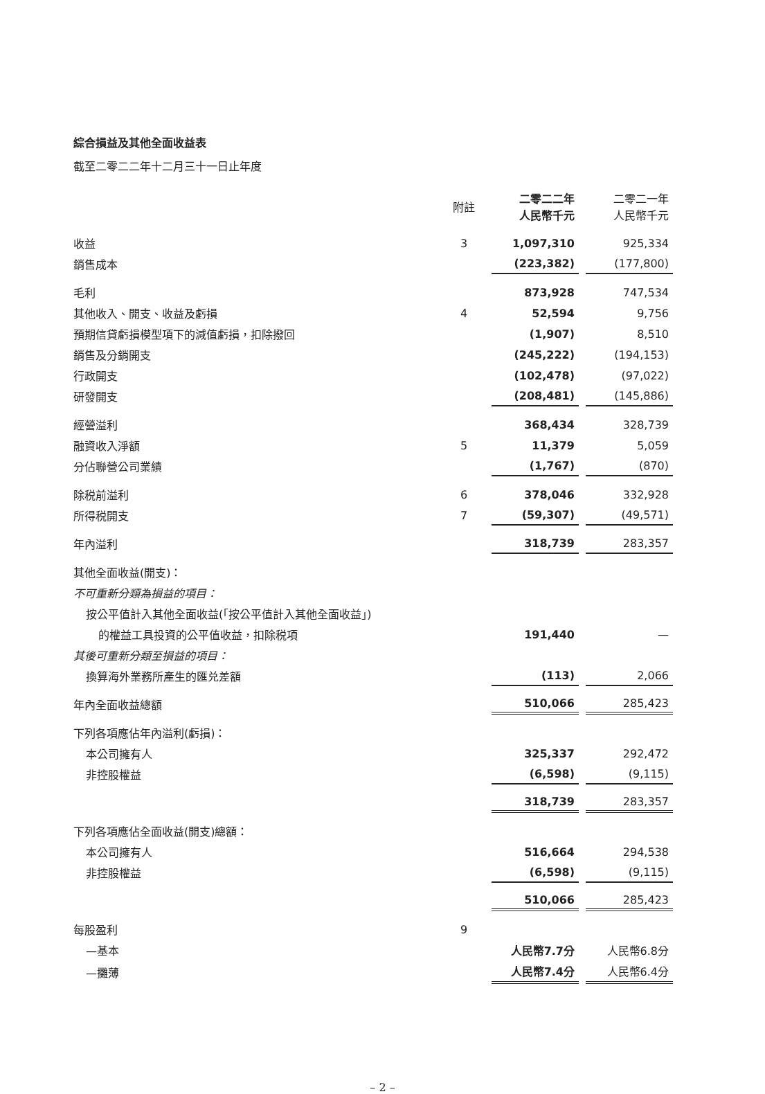綜合損益及其他全面收益表
截至二零二二年十二月三十一日止年度
| | 附註 | 二零二二年 人民幣千元 | | 二零二一年 人民幣千元 |
| 收益 | 3 | 1,097,310 | | 925,334 |
| 銷售成本 | | (223,382) | | (177,800) |
| 毛利 | | 873,928 | | 747,534 |
| 其他收入、開支、收益及虧損 | 4 | 52,594 | | 9,756 |
| 預期信貸虧損模型項下的減值虧損，扣除撥回 | | (1,907) | | 8,510 |
| 銷售及分銷開支 | | (245,222) | | (194,153) |
| 行政開支 | | (102,478) | | (97,022) |
| 研發開支 | | (208,481) | | (145,886) |
| 經營溢利 | | 368,434 | | 328,739 |
| 融資收入淨額 | 5 | 11,379 | | 5,059 |
| 分佔聯營公司業績 | | (1,767) | | (870) |
| 除税前溢利 | 6 | 378,046 | | 332,928 |
| 所得税開支 | 7 | (59,307) | | (49,571) |
| 年內溢利 | | 318,739 | | 283,357 |
| 其他全面收益(開支)： | | | | |
| 不可重新分類為損益的項目： | | | | |
| 按公平值計入其他全面收益(「按公平值計入其他全面收益」) | | | | |
| 的權益工具投資的公平值收益，扣除税項 | | 191,440 | | — |
| 其後可重新分類至損益的項目： | | | | |
| 換算海外業務所產生的匯兑差額 | | (113) | | 2,066 |
| 年內全面收益總額 | | 510,066 | | 285,423 |
| 下列各項應佔年內溢利(虧損)： | | | | |
| 本公司擁有人 | | 325,337 | | 292,472 |
| 非控股權益 | | (6,598) | | (9,115) |
| | | 318,739 | | 283,357 |
| 下列各項應佔全面收益(開支)總額： | | | | |
| 本公司擁有人 | | 516,664 | | 294,538 |
| 非控股權益 | | (6,598) | | (9,115) |
| | | 510,066 | | 285,423 |
| 每股盈利 | 9 | | | |
| —基本 | | 人民幣7.7分 | | 人民幣6.8分 |
| —攤薄 | | 人民幣7.4分 | | 人民幣6.4分 |
– 2 –